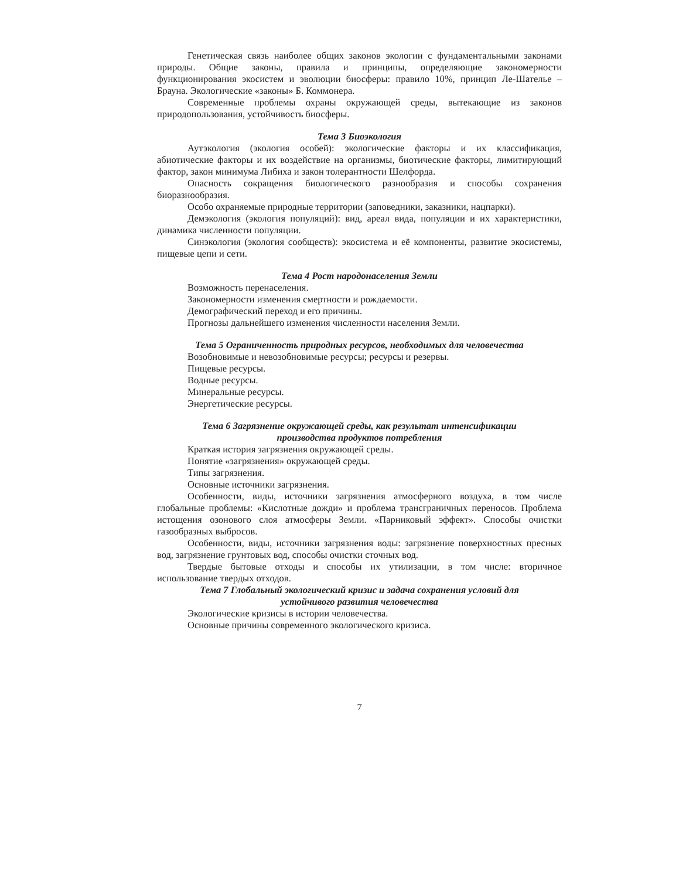Генетическая связь наиболее общих законов экологии с фундаментальными законами природы. Общие законы, правила и принципы, определяющие закономерности функционирования экосистем и эволюции биосферы: правило 10%, принцип Ле-Шателье – Брауна. Экологические «законы» Б. Коммонера.
Современные проблемы охраны окружающей среды, вытекающие из законов природопользования, устойчивость биосферы.
Тема 3 Биоэкология
Аутэкология (экология особей): экологические факторы и их классификация, абиотические факторы и их воздействие на организмы, биотические факторы, лимитирующий фактор, закон минимума Либиха и закон толерантности Шелфорда.
Опасность сокращения биологического разнообразия и способы сохранения биоразнообразия.
Особо охраняемые природные территории (заповедники, заказники, нацпарки).
Демэкология (экология популяций): вид, ареал вида, популяции и их характеристики, динамика численности популяции.
Синэкология (экология сообществ): экосистема и её компоненты, развитие экосистемы, пищевые цепи и сети.
Тема 4 Рост народонаселения Земли
Возможность перенаселения.
Закономерности изменения смертности и рождаемости.
Демографический переход и его причины.
Прогнозы дальнейшего изменения численности населения Земли.
Тема 5 Ограниченность природных ресурсов, необходимых для человечества
Возобновимые и невозобновимые ресурсы; ресурсы и резервы.
Пищевые ресурсы.
Водные ресурсы.
Минеральные ресурсы.
Энергетические ресурсы.
Тема 6 Загрязнение окружающей среды, как результат интенсификации
производства продуктов потребления
Краткая история загрязнения окружающей среды.
Понятие «загрязнения» окружающей среды.
Типы загрязнения.
Основные источники загрязнения.
Особенности, виды, источники загрязнения атмосферного воздуха, в том числе глобальные проблемы: «Кислотные дожди» и проблема трансграничных переносов. Проблема истощения озонового слоя атмосферы Земли. «Парниковый эффект». Способы очистки газообразных выбросов.
Особенности, виды, источники загрязнения воды: загрязнение поверхностных пресных вод, загрязнение грунтовых вод, способы очистки сточных вод.
Твердые бытовые отходы и способы их утилизации, в том числе: вторичное использование твердых отходов.
Тема 7 Глобальный экологический кризис и задача сохранения условий для
устойчивого развития человечества
Экологические кризисы в истории человечества.
Основные причины современного экологического кризиса.
7